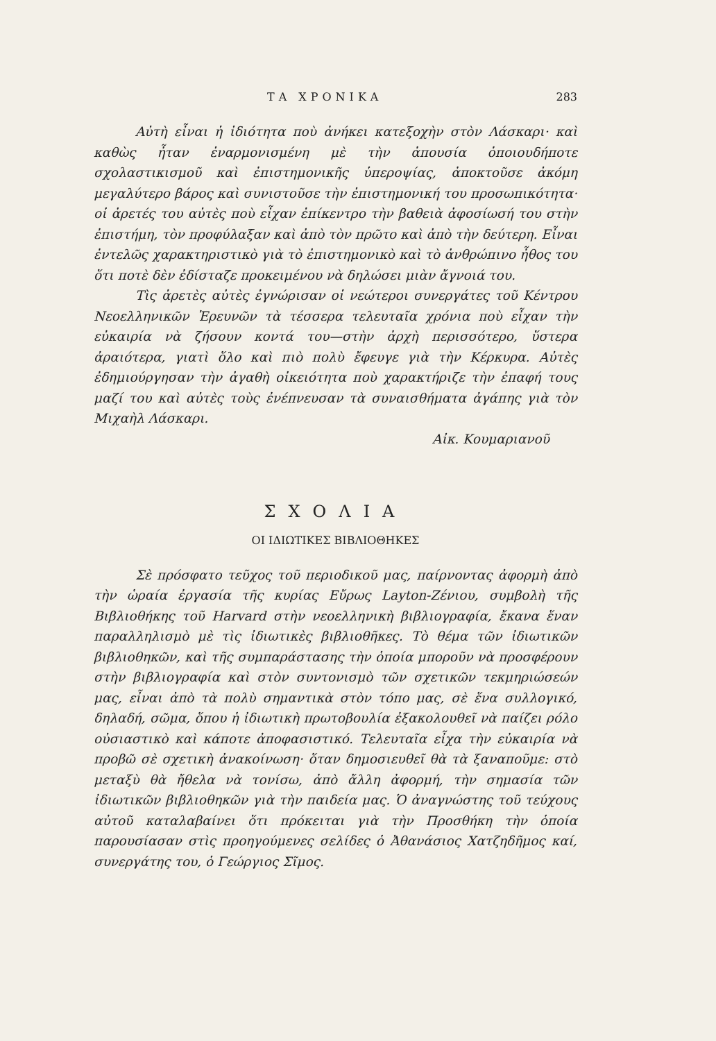ΤΑ ΧΡΟΝΙΚΑ 283
Αὐτὴ εἶναι ἡ ἰδιότητα ποὺ ἀνήκει κατεξοχὴν στὸν Λάσκαρι· καὶ καθὼς ἦταν ἐναρμονισμένη μὲ τὴν ἀπουσία ὁποιουδήποτε σχολαστικισμοῦ καὶ ἐπιστημονικῆς ὑπεροψίας, ἀποκτοῦσε ἀκόμη μεγαλύτερο βάρος καὶ συνιστοῦσε τὴν ἐπιστημονική του προσωπικότητα· οἱ ἀρετές του αὐτὲς ποὺ εἶχαν ἐπίκεντρο τὴν βαθειὰ ἀφοσίωσή του στὴν ἐπιστήμη, τὸν προφύλαξαν καὶ ἀπὸ τὸν πρῶτο καὶ ἀπὸ τὴν δεύτερη. Εἶναι ἐντελῶς χαρακτηριστικὸ γιὰ τὸ ἐπιστημονικὸ καὶ τὸ ἀνθρώπινο ἦθος του ὅτι ποτὲ δὲν ἐδίσταζε προκειμένου νὰ δηλώσει μιὰν ἄγνοιά του.
Τὶς ἀρετὲς αὐτὲς ἐγνώρισαν οἱ νεώτεροι συνεργάτες τοῦ Κέντρου Νεοελληνικῶν Ἐρευνῶν τὰ τέσσερα τελευταῖα χρόνια ποὺ εἶχαν τὴν εὐκαιρία νὰ ζήσουν κοντά του—στὴν ἀρχὴ περισσότερο, ὕστερα ἀραιότερα, γιατὶ ὅλο καὶ πιὸ πολὺ ἔφευγε γιὰ τὴν Κέρκυρα. Αὐτὲς ἐδημιούργησαν τὴν ἀγαθὴ οἰκειότητα ποὺ χαρακτήριζε τὴν ἐπαφή τους μαζί του καὶ αὐτὲς τοὺς ἐνέπνευσαν τὰ συναισθήματα ἀγάπης γιὰ τὸν Μιχαὴλ Λάσκαρι.
Αἰκ. Κουμαριανοῦ
ΣΧΟΛΙΑ
ΟΙ ΙΔΙΩΤΙΚΕΣ ΒΙΒΛΙΟΘΗΚΕΣ
Σὲ πρόσφατο τεῦχος τοῦ περιοδικοῦ μας, παίρνοντας ἀφορμὴ ἀπὸ τὴν ὡραία ἐργασία τῆς κυρίας Εὔρως Layton-Ζένιου, συμβολὴ τῆς Βιβλιοθήκης τοῦ Harvard στὴν νεοελληνικὴ βιβλιογραφία, ἔκανα ἕναν παραλληλισμὸ μὲ τὶς ἰδιωτικὲς βιβλιοθῆκες. Τὸ θέμα τῶν ἰδιωτικῶν βιβλιοθηκῶν, καὶ τῆς συμπαράστασης τὴν ὁποία μποροῦν νὰ προσφέρουν στὴν βιβλιογραφία καὶ στὸν συντονισμὸ τῶν σχετικῶν τεκμηριώσεών μας, εἶναι ἀπὸ τὰ πολὺ σημαντικὰ στὸν τόπο μας, σὲ ἕνα συλλογικό, δηλαδή, σῶμα, ὅπου ἡ ἰδιωτικὴ πρωτοβουλία ἐξακολουθεῖ νὰ παίζει ρόλο οὐσιαστικὸ καὶ κάποτε ἀποφασιστικό. Τελευταῖα εἶχα τὴν εὐκαιρία νὰ προβῶ σὲ σχετικὴ ἀνακοίνωση· ὅταν δημοσιευθεῖ θὰ τὰ ξαναποῦμε: στὸ μεταξὺ θὰ ἤθελα νὰ τονίσω, ἀπὸ ἄλλη ἀφορμή, τὴν σημασία τῶν ἰδιωτικῶν βιβλιοθηκῶν γιὰ τὴν παιδεία μας. Ὁ ἀναγνώστης τοῦ τεύχους αὐτοῦ καταλαβαίνει ὅτι πρόκειται γιὰ τὴν Προσθήκη τὴν ὁποία παρουσίασαν στὶς προηγούμενες σελίδες ὁ Ἀθανάσιος Χατζηδῆμος καί, συνεργάτης του, ὁ Γεώργιος Σῖμος.